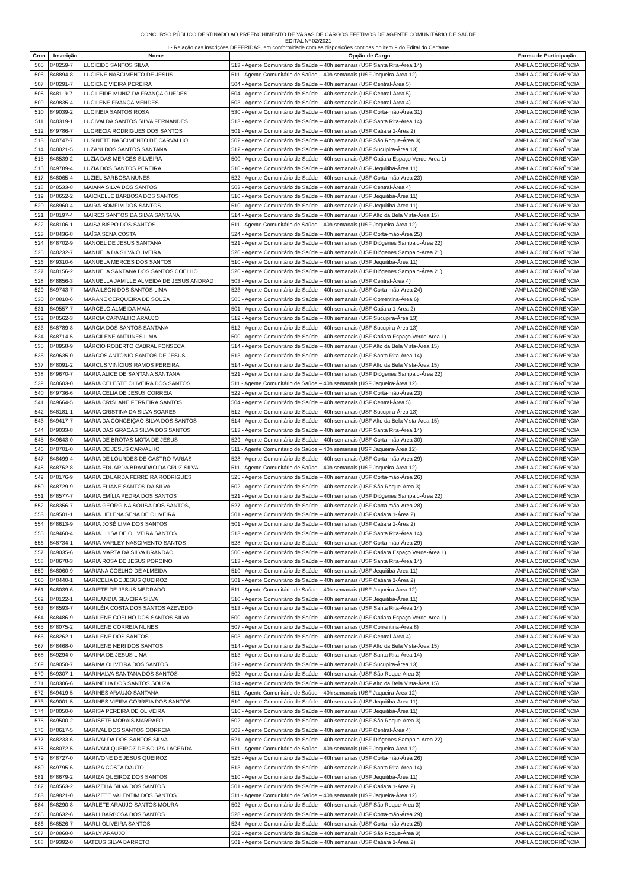CONCURSO PÚBLICO DESTINADO AO PREENCHIMENTO DE VAGAS DE CARGOS EFETIVOS DE AGENTE COMUNITÁRIO DE SAÚDE
EDITAL Nº 02/2021
I - Relação das inscrições DEFERIDAS, em conformidade com as disposições contidas no item 9 do Edital do Certame
| Cron | Inscrição | Nome | Opção de Cargo | Forma de Participação |
| --- | --- | --- | --- | --- |
| 505 | 848259-7 | LUCIEIDE SANTOS SILVA | 513 - Agente Comunitário de Saúde – 40h semanais (USF Santa Rita-Área 14) | AMPLA CONCORRÊNCIA |
| 506 | 848894-8 | LUCIENE NASCIMENTO DE JESUS | 511 - Agente Comunitário de Saúde – 40h semanais (USF Jaqueira-Área 12) | AMPLA CONCORRÊNCIA |
| 507 | 848291-7 | LUCIENE VIEIRA PEREIRA | 504 - Agente Comunitário de Saúde – 40h semanais (USF Central-Área 5) | AMPLA CONCORRÊNCIA |
| 508 | 848119-7 | LUCILEIDE MUNIZ DA FRANÇA GUEDES | 504 - Agente Comunitário de Saúde – 40h semanais (USF Central-Área 5) | AMPLA CONCORRÊNCIA |
| 509 | 849835-4 | LUCILENE FRANÇA MENDES | 503 - Agente Comunitário de Saúde – 40h semanais (USF Central-Área 4) | AMPLA CONCORRÊNCIA |
| 510 | 849039-2 | LUCINEIA SANTOS ROSA | 530 - Agente Comunitário de Saúde – 40h semanais (USF Corta-mão-Área 31) | AMPLA CONCORRÊNCIA |
| 511 | 848319-1 | LUCIVALDA SANTOS SILVA FERNANDES | 513 - Agente Comunitário de Saúde – 40h semanais (USF Santa Rita-Área 14) | AMPLA CONCORRÊNCIA |
| 512 | 849786-7 | LUCRECIA RODRIGUES DOS SANTOS | 501 - Agente Comunitário de Saúde – 40h semanais (USF Catiara 1-Área 2) | AMPLA CONCORRÊNCIA |
| 513 | 848747-7 | LUSINETE NASCIMENTO DE CARVALHO | 502 - Agente Comunitário de Saúde – 40h semanais (USF São Roque-Área 3) | AMPLA CONCORRÊNCIA |
| 514 | 848021-5 | LUZANI DOS SANTOS SANTANA | 512 - Agente Comunitário de Saúde – 40h semanais (USF Sucupira-Área 13) | AMPLA CONCORRÊNCIA |
| 515 | 848539-2 | LUZIA DAS MERCÊS SILVEIRA | 500 - Agente Comunitário de Saúde – 40h semanais (USF Catiara Espaço Verde-Área 1) | AMPLA CONCORRÊNCIA |
| 516 | 849789-4 | LUZIA DOS SANTOS PEREIRA | 510 - Agente Comunitário de Saúde – 40h semanais (USF Jequitibá-Área 11) | AMPLA CONCORRÊNCIA |
| 517 | 848065-4 | LUZIEL BARBOSA NUNES | 522 - Agente Comunitário de Saúde – 40h semanais (USF Corta-mão-Área 23) | AMPLA CONCORRÊNCIA |
| 518 | 848533-8 | MAIANA SILVA DOS SANTOS | 503 - Agente Comunitário de Saúde – 40h semanais (USF Central-Área 4) | AMPLA CONCORRÊNCIA |
| 519 | 848652-2 | MAICKELLE BARBOSA DOS SANTOS | 510 - Agente Comunitário de Saúde – 40h semanais (USF Jequitibá-Área 11) | AMPLA CONCORRÊNCIA |
| 520 | 848960-4 | MAIRA BOMFIM DOS SANTOS | 510 - Agente Comunitário de Saúde – 40h semanais (USF Jequitibá-Área 11) | AMPLA CONCORRÊNCIA |
| 521 | 848197-4 | MAIRES SANTOS DA SILVA SANTANA | 514 - Agente Comunitário de Saúde – 40h semanais (USF Alto da Bela Vista-Área 15) | AMPLA CONCORRÊNCIA |
| 522 | 848106-1 | MAISA BISPO DOS SANTOS | 511 - Agente Comunitário de Saúde – 40h semanais (USF Jaqueira-Área 12) | AMPLA CONCORRÊNCIA |
| 523 | 848436-8 | MAÍSA SENA COSTA | 524 - Agente Comunitário de Saúde – 40h semanais (USF Corta-mão-Área 25) | AMPLA CONCORRÊNCIA |
| 524 | 848702-9 | MANOEL DE JESUS SANTANA | 521 - Agente Comunitário de Saúde – 40h semanais (USF Diógenes Sampaio-Área 22) | AMPLA CONCORRÊNCIA |
| 525 | 848232-7 | MANUELA DA SILVA OLIVEIRA | 520 - Agente Comunitário de Saúde – 40h semanais (USF Diógenes Sampaio-Área 21) | AMPLA CONCORRÊNCIA |
| 526 | 849310-6 | MANUELA MERCES DOS SANTOS | 510 - Agente Comunitário de Saúde – 40h semanais (USF Jequitibá-Área 11) | AMPLA CONCORRÊNCIA |
| 527 | 848156-2 | MANUELA SANTANA DOS SANTOS COELHO | 520 - Agente Comunitário de Saúde – 40h semanais (USF Diógenes Sampaio-Área 21) | AMPLA CONCORRÊNCIA |
| 528 | 848856-3 | MANUELLA JAMILLE ALMEIDA DE JESUS ANDRAD | 503 - Agente Comunitário de Saúde – 40h semanais (USF Central-Área 4) | AMPLA CONCORRÊNCIA |
| 529 | 849743-7 | MARAILSON DOS SANTOS LIMA | 523 - Agente Comunitário de Saúde – 40h semanais (USF Corta-mão-Área 24) | AMPLA CONCORRÊNCIA |
| 530 | 848810-6 | MARANE CERQUEIRA DE SOUZA | 505 - Agente Comunitário de Saúde – 40h semanais (USF Correntina-Área 6) | AMPLA CONCORRÊNCIA |
| 531 | 849557-7 | MARCELO ALMEIDA MAIA | 501 - Agente Comunitário de Saúde – 40h semanais (USF Catiara 1-Área 2) | AMPLA CONCORRÊNCIA |
| 532 | 848562-3 | MARCIA CARVALHO ARAUJO | 512 - Agente Comunitário de Saúde – 40h semanais (USF Sucupira-Área 13) | AMPLA CONCORRÊNCIA |
| 533 | 848789-8 | MARCIA DOS SANTOS SANTANA | 512 - Agente Comunitário de Saúde – 40h semanais (USF Sucupira-Área 13) | AMPLA CONCORRÊNCIA |
| 534 | 848714-5 | MARCILENE ANTUNES LIMA | 500 - Agente Comunitário de Saúde – 40h semanais (USF Catiara Espaço Verde-Área 1) | AMPLA CONCORRÊNCIA |
| 535 | 848958-9 | MÁRCIO ROBERTO CABRAL FONSECA | 514 - Agente Comunitário de Saúde – 40h semanais (USF Alto da Bela Vista-Área 15) | AMPLA CONCORRÊNCIA |
| 536 | 849635-0 | MARCOS ANTONIO SANTOS DE JESUS | 513 - Agente Comunitário de Saúde – 40h semanais (USF Santa Rita-Área 14) | AMPLA CONCORRÊNCIA |
| 537 | 848091-2 | MARCUS VINÍCIUS RAMOS PEREIRA | 514 - Agente Comunitário de Saúde – 40h semanais (USF Alto da Bela Vista-Área 15) | AMPLA CONCORRÊNCIA |
| 538 | 849670-7 | MARIA ALICE DE SANTANA SANTANA | 521 - Agente Comunitário de Saúde – 40h semanais (USF Diógenes Sampaio-Área 22) | AMPLA CONCORRÊNCIA |
| 539 | 848603-0 | MARIA CELESTE OLIVEIRA DOS SANTOS | 511 - Agente Comunitário de Saúde – 40h semanais (USF Jaqueira-Área 12) | AMPLA CONCORRÊNCIA |
| 540 | 849736-6 | MARIA CELIA DE JESUS CORREIA | 522 - Agente Comunitário de Saúde – 40h semanais (USF Corta-mão-Área 23) | AMPLA CONCORRÊNCIA |
| 541 | 849664-5 | MARIA CRISLANE FERREIRA SANTOS | 504 - Agente Comunitário de Saúde – 40h semanais (USF Central-Área 5) | AMPLA CONCORRÊNCIA |
| 542 | 848181-1 | MARIA CRISTINA DA SILVA SOARES | 512 - Agente Comunitário de Saúde – 40h semanais (USF Sucupira-Área 13) | AMPLA CONCORRÊNCIA |
| 543 | 849417-7 | MARIA DA CONCEIÇÃO SILVA DOS SANTOS | 514 - Agente Comunitário de Saúde – 40h semanais (USF Alto da Bela Vista-Área 15) | AMPLA CONCORRÊNCIA |
| 544 | 849033-8 | MARIA DAS GRACAS SILVA DOS SANTOS | 513 - Agente Comunitário de Saúde – 40h semanais (USF Santa Rita-Área 14) | AMPLA CONCORRÊNCIA |
| 545 | 849643-0 | MARIA DE BROTAS MOTA DE JESUS | 529 - Agente Comunitário de Saúde – 40h semanais (USF Corta-mão-Área 30) | AMPLA CONCORRÊNCIA |
| 546 | 848701-0 | MARIA DE JESUS CARVALHO | 511 - Agente Comunitário de Saúde – 40h semanais (USF Jaqueira-Área 12) | AMPLA CONCORRÊNCIA |
| 547 | 848499-4 | MARIA DE LOURDES DE CASTRO FARIAS | 528 - Agente Comunitário de Saúde – 40h semanais (USF Corta-mão-Área 29) | AMPLA CONCORRÊNCIA |
| 548 | 848762-8 | MARIA EDUARDA BRANDÃO DA CRUZ SILVA | 511 - Agente Comunitário de Saúde – 40h semanais (USF Jaqueira-Área 12) | AMPLA CONCORRÊNCIA |
| 549 | 848176-9 | MARIA EDUARDA FERREIRA RODRIGUES | 525 - Agente Comunitário de Saúde – 40h semanais (USF Corta-mão-Área 26) | AMPLA CONCORRÊNCIA |
| 550 | 848729-9 | MARIA ELIANE SANTOS DA SILVA | 502 - Agente Comunitário de Saúde – 40h semanais (USF São Roque-Área 3) | AMPLA CONCORRÊNCIA |
| 551 | 848577-7 | MARIA EMÍLIA PEDRA DOS SANTOS | 521 - Agente Comunitário de Saúde – 40h semanais (USF Diógenes Sampaio-Área 22) | AMPLA CONCORRÊNCIA |
| 552 | 848356-7 | MARIA GEORGINA SOUSA DOS SANTOS, | 527 - Agente Comunitário de Saúde – 40h semanais (USF Corta-mão-Área 28) | AMPLA CONCORRÊNCIA |
| 553 | 849501-1 | MARIA HELENA SENA DE OLIVEIRA | 501 - Agente Comunitário de Saúde – 40h semanais (USF Catiara 1-Área 2) | AMPLA CONCORRÊNCIA |
| 554 | 848613-9 | MARIA JOSÉ LIMA DOS SANTOS | 501 - Agente Comunitário de Saúde – 40h semanais (USF Catiara 1-Área 2) | AMPLA CONCORRÊNCIA |
| 555 | 849460-4 | MARIA LUISA DE OLIVEIRA SANTOS | 513 - Agente Comunitário de Saúde – 40h semanais (USF Santa Rita-Área 14) | AMPLA CONCORRÊNCIA |
| 556 | 848734-1 | MARIA MARLEY NASCIMENTO SANTOS | 528 - Agente Comunitário de Saúde – 40h semanais (USF Corta-mão-Área 29) | AMPLA CONCORRÊNCIA |
| 557 | 849035-6 | MARIA MARTA DA SILVA BRANDAO | 500 - Agente Comunitário de Saúde – 40h semanais (USF Catiara Espaço Verde-Área 1) | AMPLA CONCORRÊNCIA |
| 558 | 848678-3 | MARIA ROSA DE JESUS PORCINO | 513 - Agente Comunitário de Saúde – 40h semanais (USF Santa Rita-Área 14) | AMPLA CONCORRÊNCIA |
| 559 | 848060-9 | MARIANA COELHO DE ALMEIDA | 510 - Agente Comunitário de Saúde – 40h semanais (USF Jequitibá-Área 11) | AMPLA CONCORRÊNCIA |
| 560 | 848440-1 | MARICELIA DE JESUS QUEIROZ | 501 - Agente Comunitário de Saúde – 40h semanais (USF Catiara 1-Área 2) | AMPLA CONCORRÊNCIA |
| 561 | 848039-6 | MARIETE DE JESUS MEDRADO | 511 - Agente Comunitário de Saúde – 40h semanais (USF Jaqueira-Área 12) | AMPLA CONCORRÊNCIA |
| 562 | 848122-1 | MARILANDIA SILVEIRA SILVA | 510 - Agente Comunitário de Saúde – 40h semanais (USF Jequitibá-Área 11) | AMPLA CONCORRÊNCIA |
| 563 | 848593-7 | MARILÉIA COSTA DOS SANTOS AZEVEDO | 513 - Agente Comunitário de Saúde – 40h semanais (USF Santa Rita-Área 14) | AMPLA CONCORRÊNCIA |
| 564 | 848486-9 | MARILENE COELHO DOS SANTOS SILVA | 500 - Agente Comunitário de Saúde – 40h semanais (USF Catiara Espaço Verde-Área 1) | AMPLA CONCORRÊNCIA |
| 565 | 848075-2 | MARILENE CORREIA NUNES | 507 - Agente Comunitário de Saúde – 40h semanais (USF Correntina-Área 8) | AMPLA CONCORRÊNCIA |
| 566 | 848262-1 | MARILENE DOS SANTOS | 503 - Agente Comunitário de Saúde – 40h semanais (USF Central-Área 4) | AMPLA CONCORRÊNCIA |
| 567 | 848468-0 | MARILENE NERI DOS SANTOS | 514 - Agente Comunitário de Saúde – 40h semanais (USF Alto da Bela Vista-Área 15) | AMPLA CONCORRÊNCIA |
| 568 | 849294-0 | MARINA DE JESUS LIMA | 513 - Agente Comunitário de Saúde – 40h semanais (USF Santa Rita-Área 14) | AMPLA CONCORRÊNCIA |
| 569 | 849050-7 | MARINA OLIVEIRA DOS SANTOS | 512 - Agente Comunitário de Saúde – 40h semanais (USF Sucupira-Área 13) | AMPLA CONCORRÊNCIA |
| 570 | 849307-1 | MARINALVA SANTANA DOS SANTOS | 502 - Agente Comunitário de Saúde – 40h semanais (USF São Roque-Área 3) | AMPLA CONCORRÊNCIA |
| 571 | 848306-6 | MARINELIA DOS SANTOS SOUZA | 514 - Agente Comunitário de Saúde – 40h semanais (USF Alto da Bela Vista-Área 15) | AMPLA CONCORRÊNCIA |
| 572 | 849419-5 | MARINES ARAUJO SANTANA | 511 - Agente Comunitário de Saúde – 40h semanais (USF Jaqueira-Área 12) | AMPLA CONCORRÊNCIA |
| 573 | 849001-5 | MARINES VIEIRA CORREIA DOS SANTOS | 510 - Agente Comunitário de Saúde – 40h semanais (USF Jequitibá-Área 11) | AMPLA CONCORRÊNCIA |
| 574 | 848050-0 | MARISA PEREIRA DE OLIVEIRA | 510 - Agente Comunitário de Saúde – 40h semanais (USF Jequitibá-Área 11) | AMPLA CONCORRÊNCIA |
| 575 | 849500-2 | MARISETE MORAIS MARRAFO | 502 - Agente Comunitário de Saúde – 40h semanais (USF São Roque-Área 3) | AMPLA CONCORRÊNCIA |
| 576 | 848617-5 | MARIVAL DOS SANTOS CORREIA | 503 - Agente Comunitário de Saúde – 40h semanais (USF Central-Área 4) | AMPLA CONCORRÊNCIA |
| 577 | 848233-6 | MARIVALDA DOS SANTOS SILVA | 521 - Agente Comunitário de Saúde – 40h semanais (USF Diógenes Sampaio-Área 22) | AMPLA CONCORRÊNCIA |
| 578 | 848072-5 | MARIVANI QUEIROZ DE SOUZA LACERDA | 511 - Agente Comunitário de Saúde – 40h semanais (USF Jaqueira-Área 12) | AMPLA CONCORRÊNCIA |
| 579 | 848727-0 | MARIVONE DE JESUS QUEIROZ | 525 - Agente Comunitário de Saúde – 40h semanais (USF Corta-mão-Área 26) | AMPLA CONCORRÊNCIA |
| 580 | 849795-6 | MARIZA COSTA DAUTO | 513 - Agente Comunitário de Saúde – 40h semanais (USF Santa Rita-Área 14) | AMPLA CONCORRÊNCIA |
| 581 | 848679-2 | MARIZA QUEIROZ DOS SANTOS | 510 - Agente Comunitário de Saúde – 40h semanais (USF Jequitibá-Área 11) | AMPLA CONCORRÊNCIA |
| 582 | 848563-2 | MARIZELIA SILVA DOS SANTOS | 501 - Agente Comunitário de Saúde – 40h semanais (USF Catiara 1-Área 2) | AMPLA CONCORRÊNCIA |
| 583 | 849821-0 | MARIZETE VALENTIM DOS SANTOS | 511 - Agente Comunitário de Saúde – 40h semanais (USF Jaqueira-Área 12) | AMPLA CONCORRÊNCIA |
| 584 | 848290-8 | MARLETE ARAUJO SANTOS MOURA | 502 - Agente Comunitário de Saúde – 40h semanais (USF São Roque-Área 3) | AMPLA CONCORRÊNCIA |
| 585 | 848632-6 | MARLI BARBOSA DOS SANTOS | 528 - Agente Comunitário de Saúde – 40h semanais (USF Corta-mão-Área 29) | AMPLA CONCORRÊNCIA |
| 586 | 848526-7 | MARLI OLIVEIRA SANTOS | 524 - Agente Comunitário de Saúde – 40h semanais (USF Corta-mão-Área 25) | AMPLA CONCORRÊNCIA |
| 587 | 848868-0 | MARLY ARAUJO | 502 - Agente Comunitário de Saúde – 40h semanais (USF São Roque-Área 3) | AMPLA CONCORRÊNCIA |
| 588 | 849392-0 | MATEUS SILVA BARRETO | 501 - Agente Comunitário de Saúde – 40h semanais (USF Catiara 1-Área 2) | AMPLA CONCORRÊNCIA |